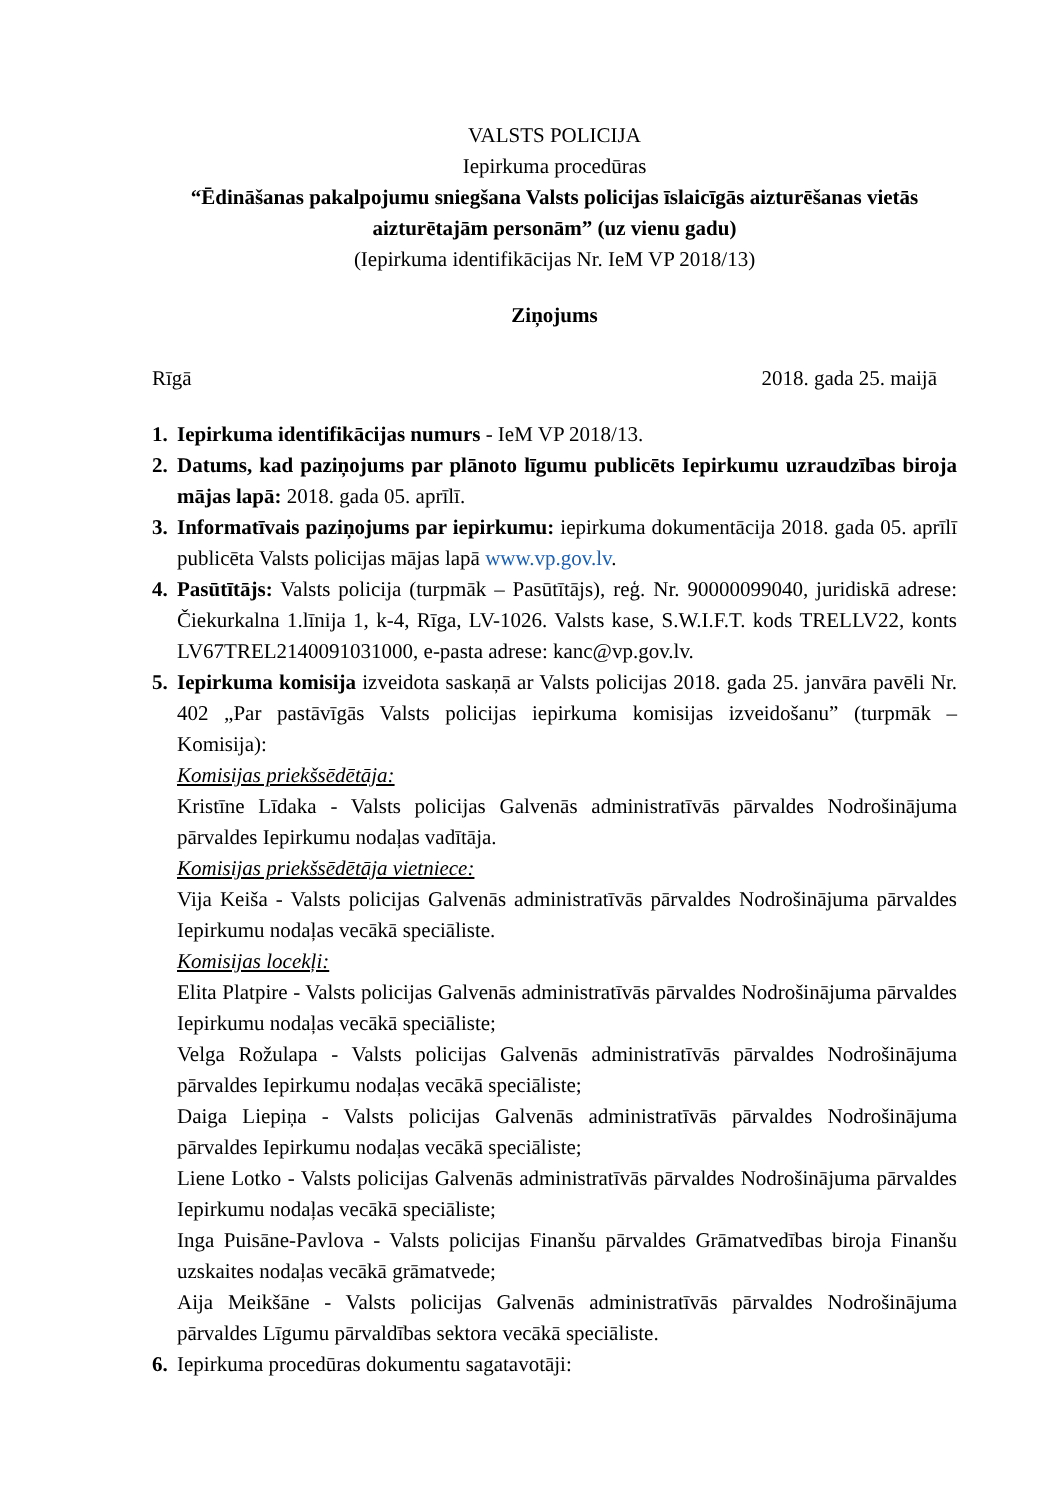VALSTS POLICIJA
Iepirkuma procedūras
“Ēdināšanas pakalpojumu sniegšana Valsts policijas īslaicīgās aizturēšanas vietās aizturētajām personām” (uz vienu gadu)
(Iepirkuma identifikācijas Nr. IeM VP 2018/13)
Ziņojums
Rīgā 2018. gada 25. maijā
1. Iepirkuma identifikācijas numurs - IeM VP 2018/13.
2. Datums, kad paziņojums par plānoto līgumu publicēts Iepirkumu uzraudzības biroja mājas lapā: 2018. gada 05. aprīlī.
3. Informatīvais paziņojums par iepirkumu: iepirkuma dokumentācija 2018. gada 05. aprīlī publicēta Valsts policijas mājas lapā www.vp.gov.lv.
4. Pasūtītājs: Valsts policija (turpmāk – Pasūtītājs), reģ. Nr. 90000099040, juridiskā adrese: Čiekurkalna 1.līnija 1, k-4, Rīga, LV-1026. Valsts kase, S.W.I.F.T. kods TRELLV22, konts LV67TREL2140091031000, e-pasta adrese: kanc@vp.gov.lv.
5. Iepirkuma komisija izveidota saskaņā ar Valsts policijas 2018. gada 25. janvāra pavēli Nr. 402 „Par pastāvīgās Valsts policijas iepirkuma komisijas izveidošanu” (turpmāk – Komisija):
Komisijas priekšsēdētāja:
Kristīne Līdaka - Valsts policijas Galvenās administratīvās pārvaldes Nodrošinājuma pārvaldes Iepirkumu nodaļas vadītāja.
Komisijas priekšsēdētāja vietniece:
Vija Keiša - Valsts policijas Galvenās administratīvās pārvaldes Nodrošinājuma pārvaldes Iepirkumu nodaļas vecākā speciāliste.
Komisijas locekļi:
Elita Platpire - Valsts policijas Galvenās administratīvās pārvaldes Nodrošinājuma pārvaldes Iepirkumu nodaļas vecākā speciāliste;
Velga Rožulapa - Valsts policijas Galvenās administratīvās pārvaldes Nodrošinājuma pārvaldes Iepirkumu nodaļas vecākā speciāliste;
Daiga Liepiņa - Valsts policijas Galvenās administratīvās pārvaldes Nodrošinājuma pārvaldes Iepirkumu nodaļas vecākā speciāliste;
Liene Lotko - Valsts policijas Galvenās administratīvās pārvaldes Nodrošinājuma pārvaldes Iepirkumu nodaļas vecākā speciāliste;
Inga Puisāne-Pavlova - Valsts policijas Finanšu pārvaldes Grāmatvedības biroja Finanšu uzskaites nodaļas vecākā grāmatvede;
Aija Meikšāne - Valsts policijas Galvenās administratīvās pārvaldes Nodrošinājuma pārvaldes Līgumu pārvaldības sektora vecākā speciāliste.
6. Iepirkuma procedūras dokumentu sagatavotāji: